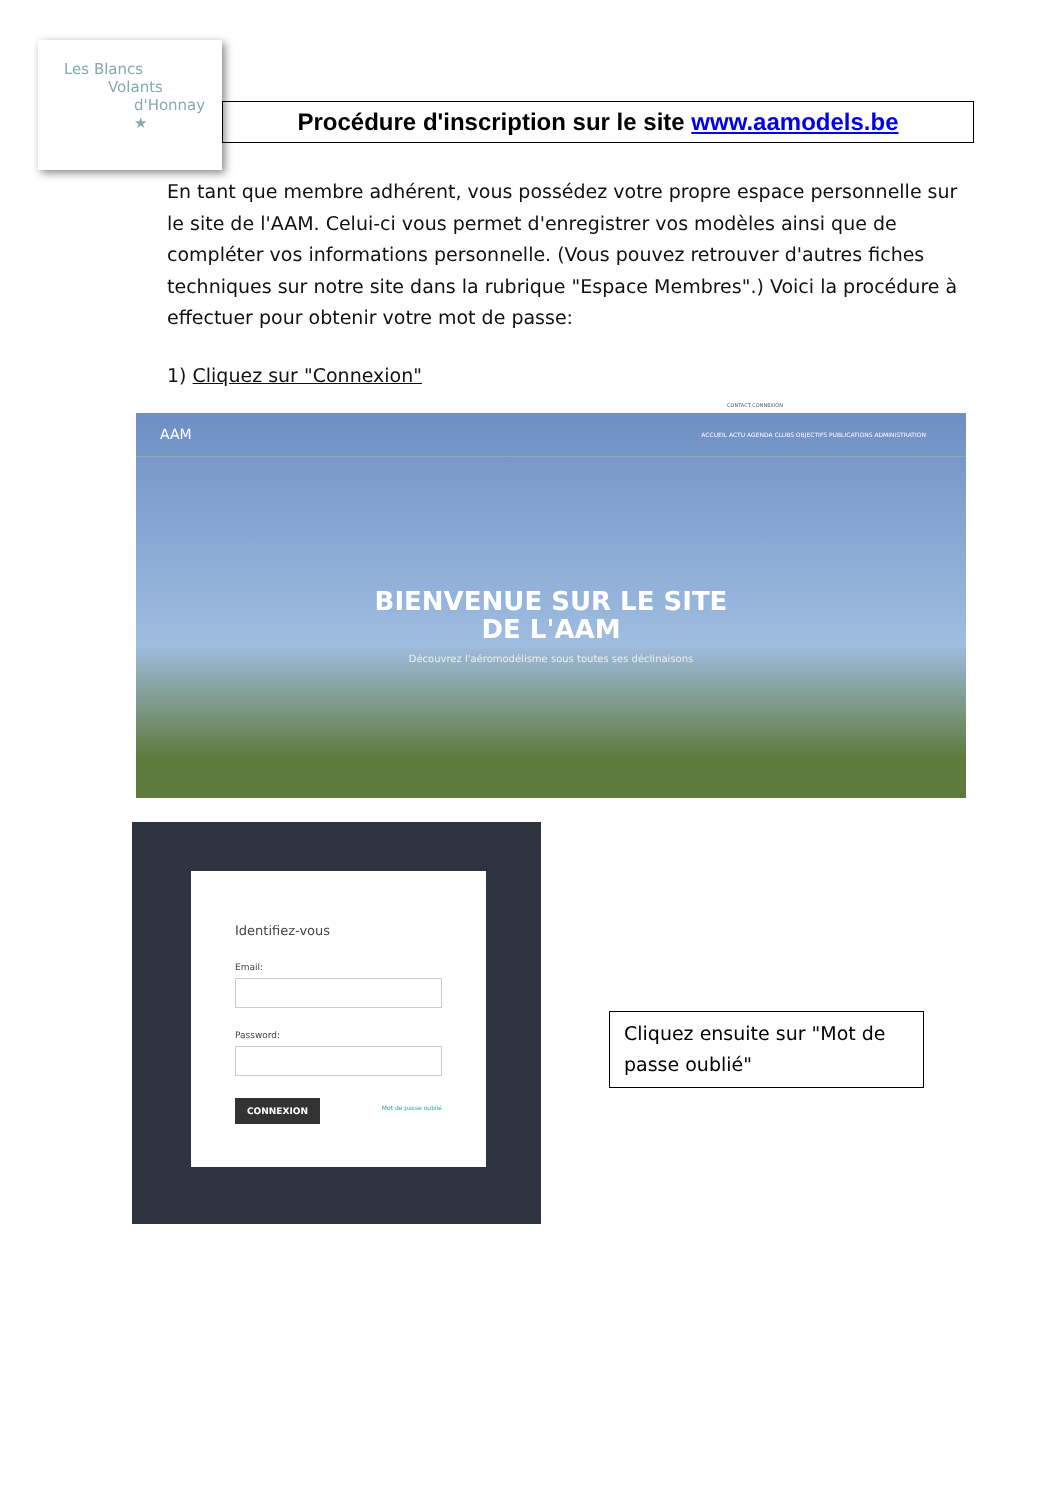Les Blancs
Volants
d'Honnay ★
Procédure d'inscription sur le site www.aamodels.be
En tant que membre adhérent, vous possédez votre propre espace personnelle sur le site de l'AAM. Celui-ci vous permet d'enregistrer vos modèles ainsi que de compléter vos informations personnelle. (Vous pouvez retrouver d'autres fiches techniques sur notre site dans la rubrique "Espace Membres".) Voici la procédure à effectuer pour obtenir votre mot de passe:
1) Cliquez sur "Connexion"
CONTACT CONNEXION
AAM ACCUEIL ACTU AGENDA CLUBS OBJECTIFS PUBLICATIONS ADMINISTRATION
BIENVENUE SUR LE SITE
DE L'AAM
Découvrez l'aéromodélisme sous toutes ses déclinaisons
Identifiez-vous
Email:
Password:
CONNEXION Mot de passe oublié
Cliquez ensuite sur "Mot de passe oublié"